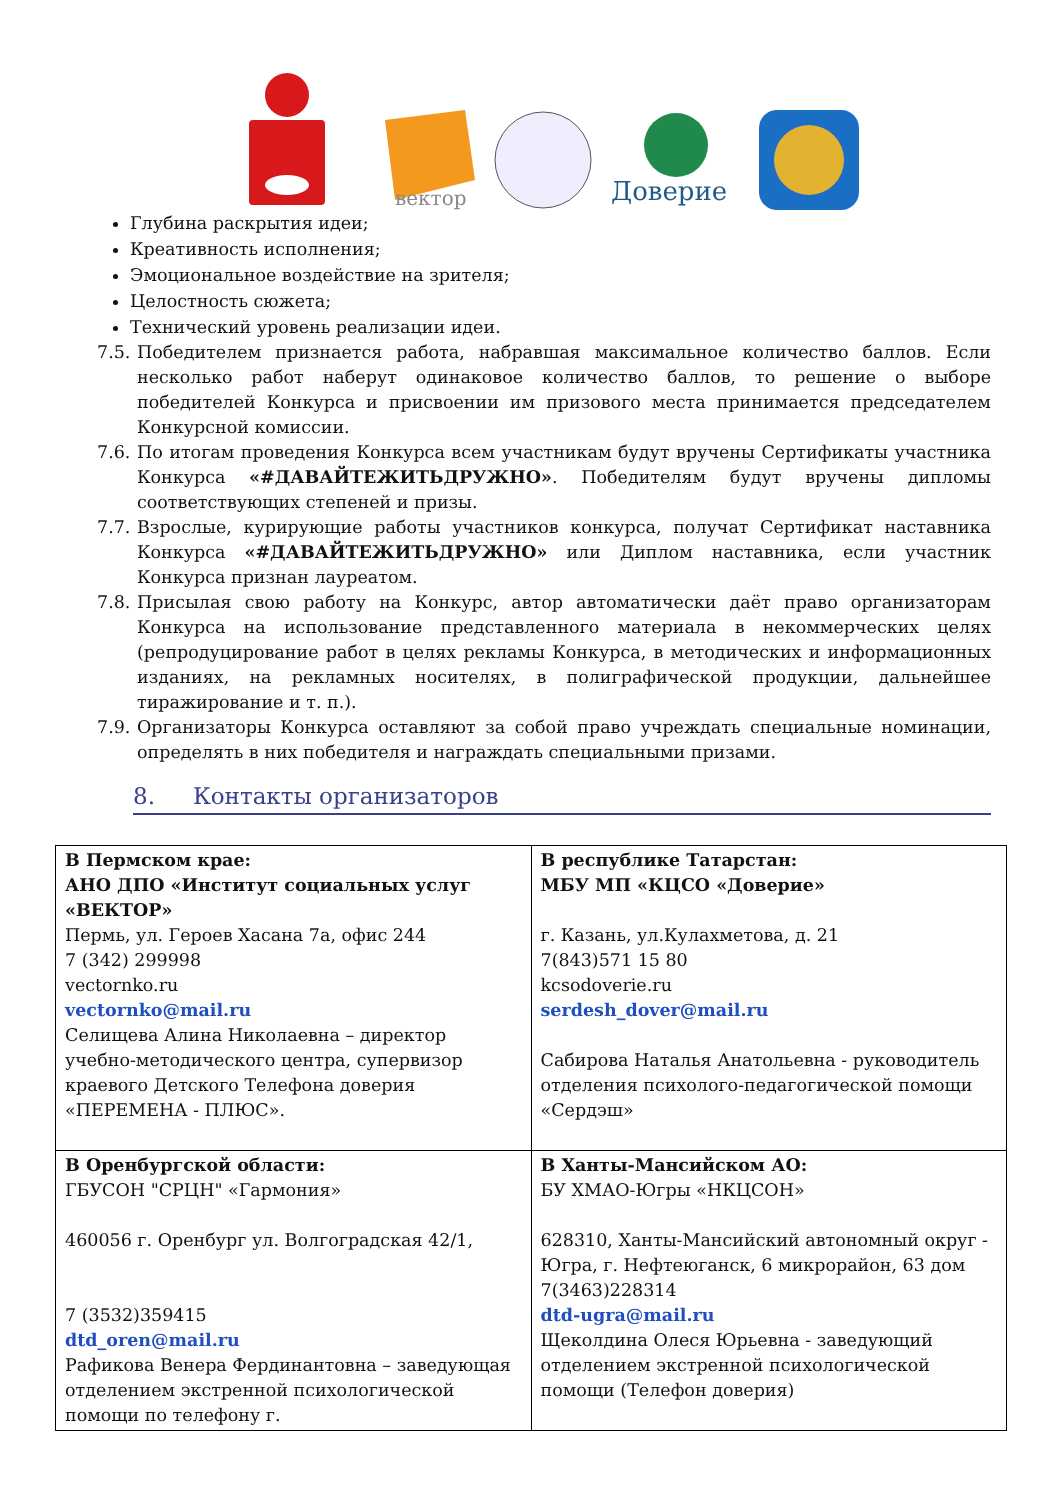вектор
Доверие
Глубина раскрытия идеи;
Креативность исполнения;
Эмоциональное воздействие на зрителя;
Целостность сюжета;
Технический уровень реализации идеи.
7.5. Победителем признается работа, набравшая максимальное количество баллов. Если несколько работ наберут одинаковое количество баллов, то решение о выборе победителей Конкурса и присвоении им призового места принимается председателем Конкурсной комиссии.
7.6. По итогам проведения Конкурса всем участникам будут вручены Сертификаты участника Конкурса «#ДАВАЙТЕЖИТЬДРУЖНО». Победителям будут вручены дипломы соответствующих степеней и призы.
7.7. Взрослые, курирующие работы участников конкурса, получат Сертификат наставника Конкурса «#ДАВАЙТЕЖИТЬДРУЖНО» или Диплом наставника, если участник Конкурса признан лауреатом.
7.8. Присылая свою работу на Конкурс, автор автоматически даёт право организаторам Конкурса на использование представленного материала в некоммерческих целях (репродуцирование работ в целях рекламы Конкурса, в методических и информационных изданиях, на рекламных носителях, в полиграфической продукции, дальнейшее тиражирование и т. п.).
7.9. Организаторы Конкурса оставляют за собой право учреждать специальные номинации, определять в них победителя и награждать специальными призами.
8. Контакты организаторов
| В Пермском крае: АНО ДПО «Институт социальных услуг «ВЕКТОР» Пермь, ул. Героев Хасана 7а, офис 244 7 (342) 299998 vectornko.ru vectornko@mail.ru Селищева Алина Николаевна – директор учебно-методического центра, супервизор краевого Детского Телефона доверия «ПЕРЕМЕНА - ПЛЮС». | В республике Татарстан: МБУ МП «КЦСО «Доверие» г. Казань, ул.Кулахметова, д. 21 7(843)571 15 80 kcsodoverie.ru serdesh_dover@mail.ru Сабирова Наталья Анатольевна - руководитель отделения психолого-педагогической помощи «Сердэш» |
| В Оренбургской области: ГБУСОН "СРЦН" «Гармония» 460056 г. Оренбург ул. Волгоградская 42/1, 7 (3532)359415 dtd_oren@mail.ru Рафикова Венера Фердинантовна – заведующая отделением экстренной психологической помощи по телефону г. | В Ханты-Мансийском АО: БУ ХМАО-Югры «НКЦСОН» 628310, Ханты-Мансийский автономный округ - Югра, г. Нефтеюганск, 6 микрорайон, 63 дом 7(3463)228314 dtd-ugra@mail.ru Щеколдина Олеся Юрьевна - заведующий отделением экстренной психологической помощи (Телефон доверия) |